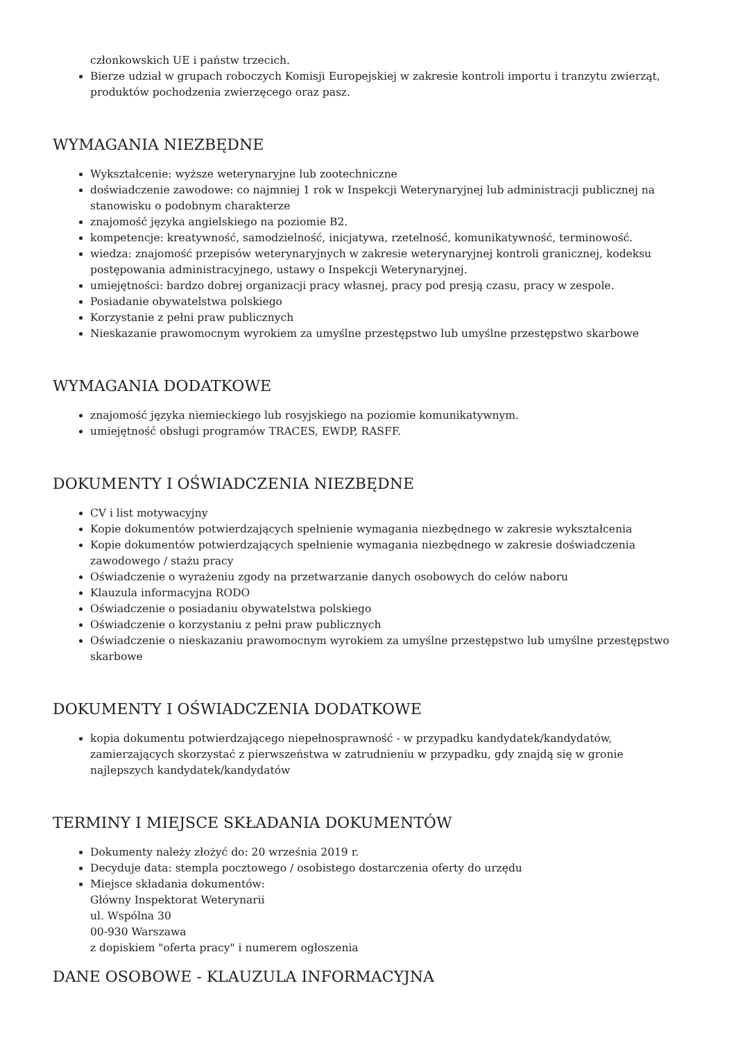członkowskich UE i państw trzecich.
Bierze udział w grupach roboczych Komisji Europejskiej w zakresie kontroli importu i tranzytu zwierząt, produktów pochodzenia zwierzęcego oraz pasz.
WYMAGANIA NIEZBĘDNE
Wykształcenie: wyższe weterynaryjne lub zootechniczne
doświadczenie zawodowe: co najmniej 1 rok w Inspekcji Weterynaryjnej lub administracji publicznej na stanowisku o podobnym charakterze
znajomość języka angielskiego na poziomie B2.
kompetencje: kreatywność, samodzielność, inicjatywa, rzetelność, komunikatywność, terminowość.
wiedza: znajomość przepisów weterynaryjnych w zakresie weterynaryjnej kontroli granicznej, kodeksu postępowania administracyjnego, ustawy o Inspekcji Weterynaryjnej.
umiejętności: bardzo dobrej organizacji pracy własnej, pracy pod presją czasu, pracy w zespole.
Posiadanie obywatelstwa polskiego
Korzystanie z pełni praw publicznych
Nieskazanie prawomocnym wyrokiem za umyślne przestępstwo lub umyślne przestępstwo skarbowe
WYMAGANIA DODATKOWE
znajomość języka niemieckiego lub rosyjskiego na poziomie komunikatywnym.
umiejętność obsługi programów TRACES, EWDP, RASFF.
DOKUMENTY I OŚWIADCZENIA NIEZBĘDNE
CV i list motywacyjny
Kopie dokumentów potwierdzających spełnienie wymagania niezbędnego w zakresie wykształcenia
Kopie dokumentów potwierdzających spełnienie wymagania niezbędnego w zakresie doświadczenia zawodowego / stażu pracy
Oświadczenie o wyrażeniu zgody na przetwarzanie danych osobowych do celów naboru
Klauzula informacyjna RODO
Oświadczenie o posiadaniu obywatelstwa polskiego
Oświadczenie o korzystaniu z pełni praw publicznych
Oświadczenie o nieskazaniu prawomocnym wyrokiem za umyślne przestępstwo lub umyślne przestępstwo skarbowe
DOKUMENTY I OŚWIADCZENIA DODATKOWE
kopia dokumentu potwierdzającego niepełnosprawność - w przypadku kandydatek/kandydatów, zamierzających skorzystać z pierwszeństwa w zatrudnieniu w przypadku, gdy znajdą się w gronie najlepszych kandydatek/kandydatów
TERMINY I MIEJSCE SKŁADANIA DOKUMENTÓW
Dokumenty należy złożyć do: 20 września 2019 r.
Decyduje data: stempla pocztowego / osobistego dostarczenia oferty do urzędu
Miejsce składania dokumentów:
Główny Inspektorat Weterynarii
ul. Wspólna 30
00-930 Warszawa
z dopiskiem "oferta pracy" i numerem ogłoszenia
DANE OSOBOWE - KLAUZULA INFORMACYJNA